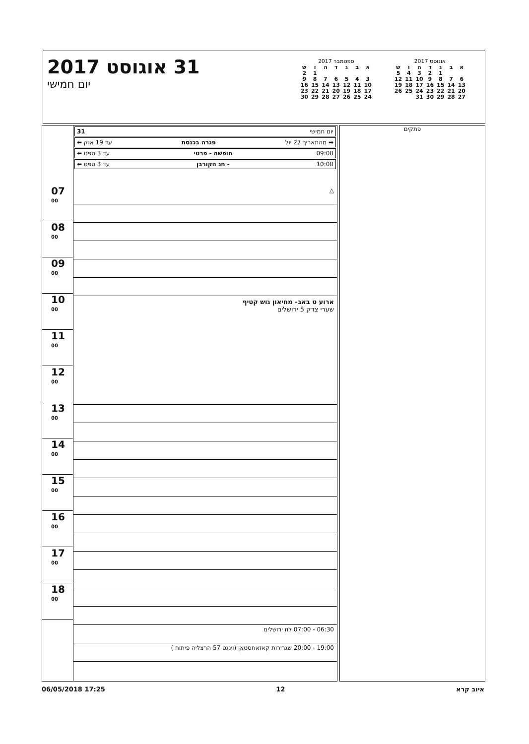31 אוגוסט 2017
יום חמישי
ספטמבר 2017
| א | ב | ג | ד | ה | ו | ש |
| | | | | | 1 | 2 |
| 3 | 4 | 5 | 6 | 7 | 8 | 9 |
| 10 | 11 | 12 | 13 | 14 | 15 | 16 |
| 17 | 18 | 19 | 20 | 21 | 22 | 23 |
| 24 | 25 | 26 | 27 | 28 | 29 | 30 |
אוגוסט 2017
| א | ב | ג | ד | ה | ו | ש |
| | | 1 | 2 | 3 | 4 | 5 |
| 6 | 7 | 8 | 9 | 10 | 11 | 12 |
| 13 | 14 | 15 | 16 | 17 | 18 | 19 |
| 20 | 21 | 22 | 23 | 24 | 25 | 26 |
| 27 | 28 | 29 | 30 | 31 | | |
07 <sup>00</sup>
08 <sup>00</sup>
09 <sup>00</sup>
10 <sup>00</sup>
11 <sup>00</sup>
12 <sup>00</sup>
13 <sup>00</sup>
14 <sup>00</sup>
15 <sup>00</sup>
16 <sup>00</sup>
17 <sup>00</sup>
18 <sup>00</sup>
יום חמישי 31
➡ מהתאריך 27 יול פגרה בכנסת עד 19 אוק ⬅
09:00 חופשה - פרטי עד 3 ספט ⬅
10:00 - חג הקורבן עד 3 ספט ⬅
△
ארוע ט באב- מחיאון גוש קטיף
שערי צדק 5 ירושלים
06:30 - 07:00 לוז ירושלים
19:00 - 20:00 שגרירות קאזאחסטאן (וינגט 57 הרצליה פיתוח )
פתקים
06/05/2018 17:25 12 איוב קרא